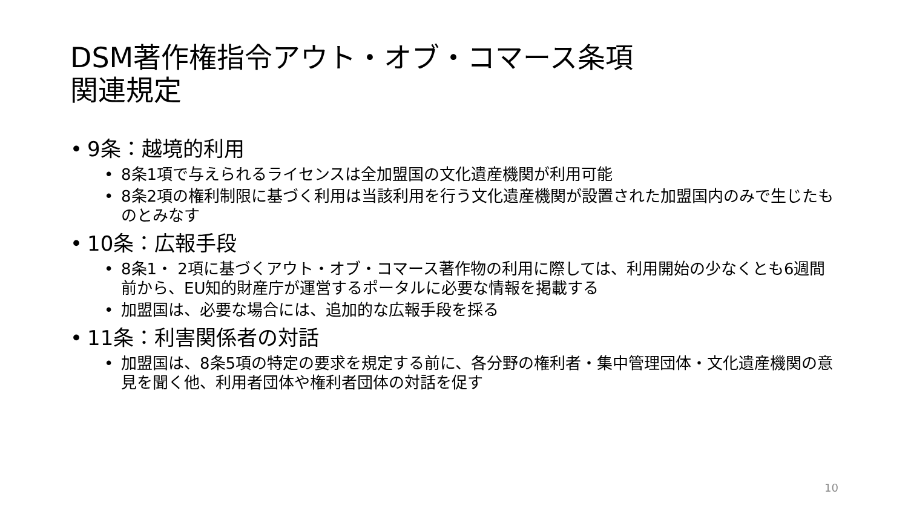DSM著作権指令アウト・オブ・コマース条項
関連規定
• 9条：越境的利用
• 8条1項で与えられるライセンスは全加盟国の文化遺産機関が利用可能
• 8条2項の権利制限に基づく利用は当該利用を行う文化遺産機関が設置された加盟国内のみで生じたものとみなす
• 10条：広報手段
• 8条1・ 2項に基づくアウト・オブ・コマース著作物の利用に際しては、利用開始の少なくとも6週間前から、EU知的財産庁が運営するポータルに必要な情報を掲載する
• 加盟国は、必要な場合には、追加的な広報手段を採る
• 11条：利害関係者の対話
• 加盟国は、8条5項の特定の要求を規定する前に、各分野の権利者・集中管理団体・文化遺産機関の意見を聞く他、利用者団体や権利者団体の対話を促す
10